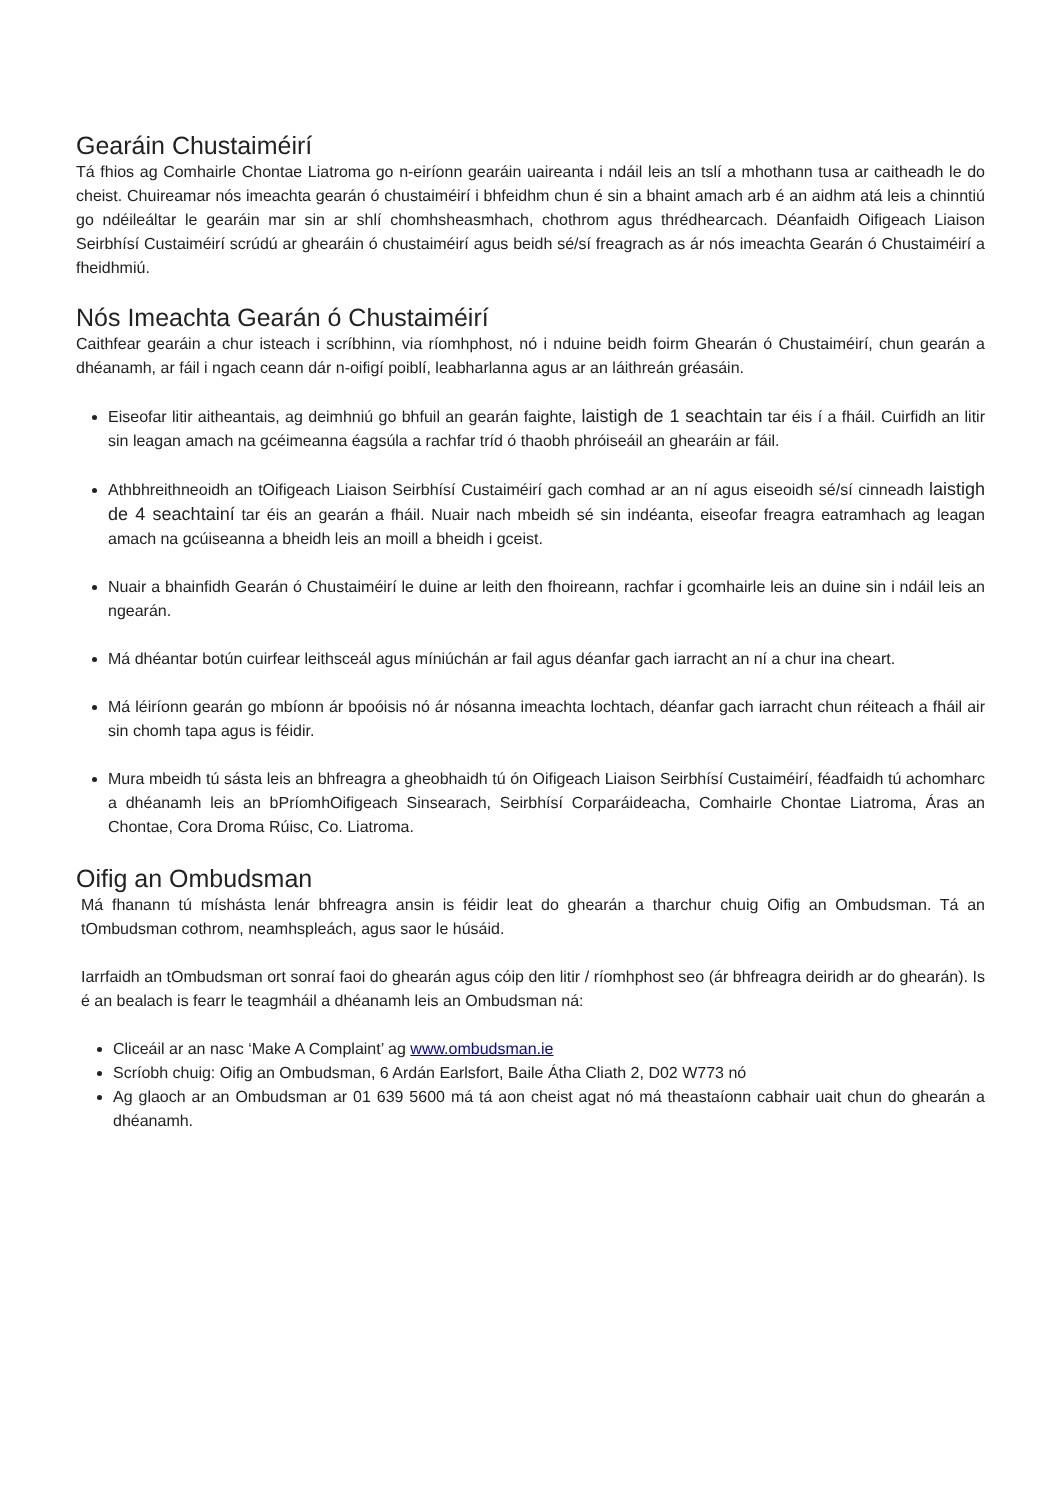Gearáin Chustaiméirí
Tá fhios ag Comhairle Chontae Liatroma go n-eiríonn gearáin uaireanta i ndáil leis an tslí a mhothann tusa ar caitheadh le do cheist. Chuireamar nós imeachta gearán ó chustaiméirí i bhfeidhm chun é sin a bhaint amach arb é an aidhm atá leis a chinntiú go ndéileáltar le gearáin mar sin ar shlí chomhsheasmhach, chothrom agus thrédhearcach. Déanfaidh Oifigeach Liaison Seirbhísí Custaiméirí scrúdú ar ghearáin ó chustaiméirí agus beidh sé/sí freagrach as ár nós imeachta Gearán ó Chustaiméirí a fheidhmiú.
Nós Imeachta Gearán ó Chustaiméirí
Caithfear gearáin a chur isteach i scríbhinn, via ríomhphost, nó i nduine beidh foirm Ghearán ó Chustaiméirí, chun gearán a dhéanamh, ar fáil i ngach ceann dár n-oifigí poiblí, leabharlanna agus ar an láithreán gréasáin.
Eiseofar litir aitheantais, ag deimhniú go bhfuil an gearán faighte, laistigh de 1 seachtain tar éis í a fháil. Cuirfidh an litir sin leagan amach na gcéimeanna éagsúla a rachfar tríd ó thaobh phróiseáil an ghearáin ar fáil.
Athbhreithneoidh an tOifigeach Liaison Seirbhísí Custaiméirí gach comhad ar an ní agus eiseoidh sé/sí cinneadh laistigh de 4 seachtainí tar éis an gearán a fháil. Nuair nach mbeidh sé sin indéanta, eiseofar freagra eatramhach ag leagan amach na gcúiseanna a bheidh leis an moill a bheidh i gceist.
Nuair a bhainfidh Gearán ó Chustaiméirí le duine ar leith den fhoireann, rachfar i gcomhairle leis an duine sin i ndáil leis an ngearán.
Má dhéantar botún cuirfear leithsceál agus míniúchán ar fail agus déanfar gach iarracht an ní a chur ina cheart.
Má léiríonn gearán go mbíonn ár bpoóisis nó ár nósanna imeachta lochtach, déanfar gach iarracht chun réiteach a fháil air sin chomh tapa agus is féidir.
Mura mbeidh tú sásta leis an bhfreagra a gheobhaidh tú ón Oifigeach Liaison Seirbhísí Custaiméirí, féadfaidh tú achomharc a dhéanamh leis an bPríomhOifigeach Sinsearach, Seirbhísí Corparáideacha, Comhairle Chontae Liatroma, Áras an Chontae, Cora Droma Rúisc, Co. Liatroma.
Oifig an Ombudsman
Má fhanann tú míshásta lenár bhfreagra ansin is féidir leat do ghearán a tharchur chuig Oifig an Ombudsman. Tá an tOmbudsman cothrom, neamhspleách, agus saor le húsáid.
Iarrfaidh an tOmbudsman ort sonraí faoi do ghearán agus cóip den litir / ríomhphost seo (ár bhfreagra deiridh ar do ghearán). Is é an bealach is fearr le teagmháil a dhéanamh leis an Ombudsman ná:
Cliceáil ar an nasc ‘Make A Complaint’ ag www.ombudsman.ie
Scríobh chuig: Oifig an Ombudsman, 6 Ardán Earlsfort, Baile Átha Cliath 2, D02 W773 nó
Ag glaoch ar an Ombudsman ar 01 639 5600 má tá aon cheist agat nó má theastaíonn cabhair uait chun do ghearán a dhéanamh.